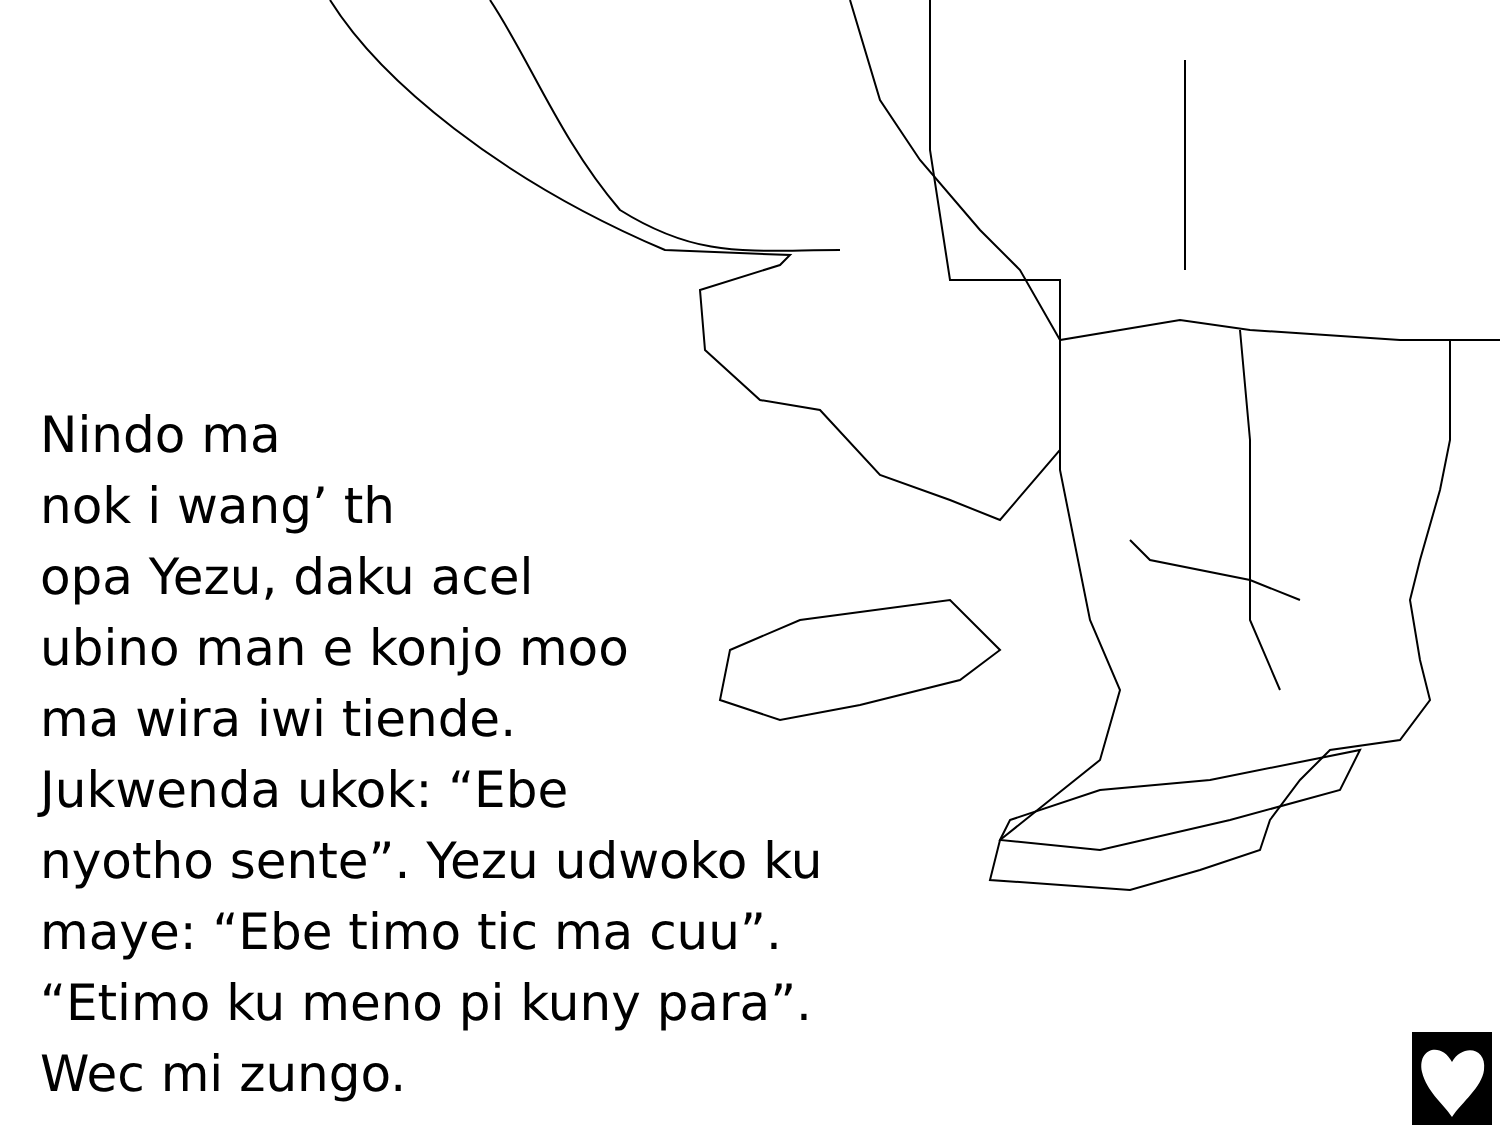Nindo ma
nok i wang’ th
opa Yezu, daku acel
ubino man e konjo moo
ma wira iwi tiende.
Jukwenda ukok: “Ebe
nyotho sente”. Yezu udwoko ku
maye: “Ebe timo tic ma cuu”.
“Etimo ku meno pi kuny para”.
Wec mi zungo.